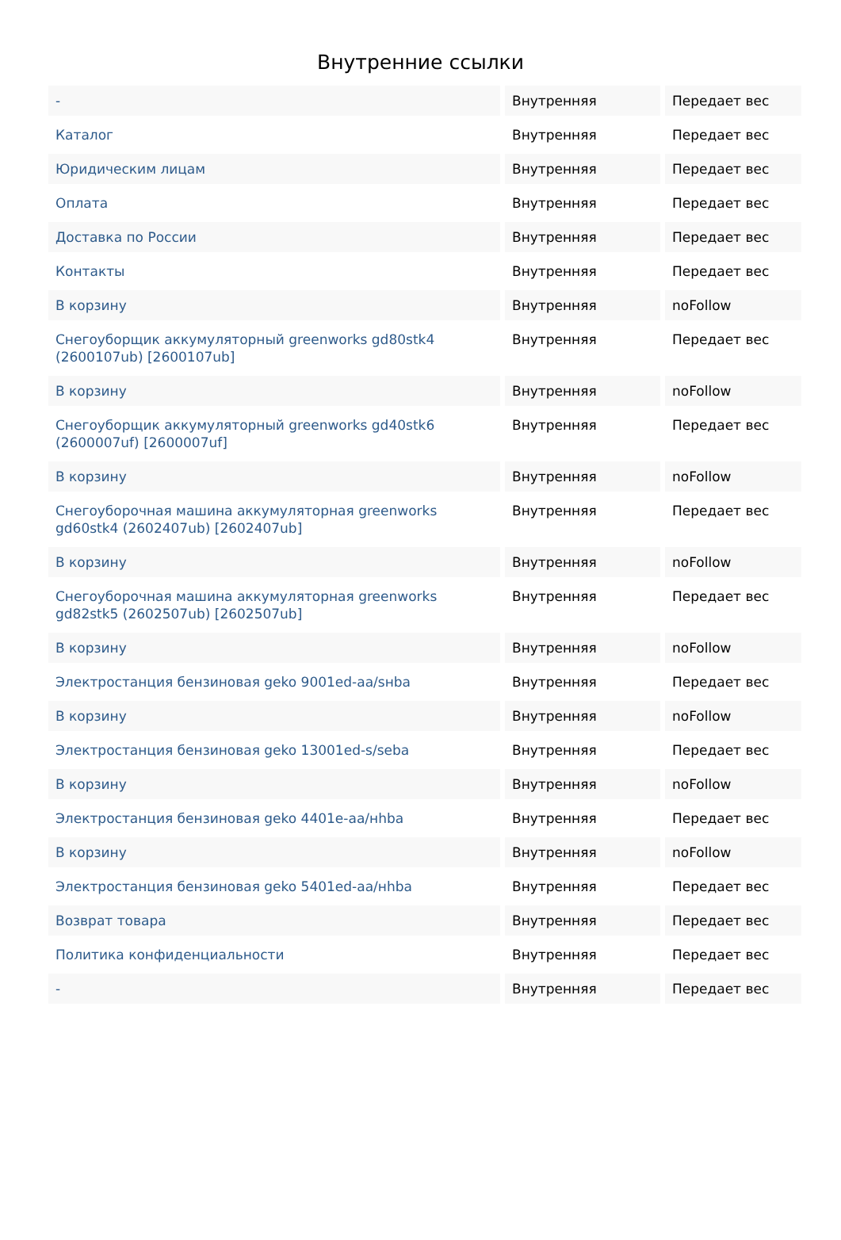Внутренние ссылки
| - | Внутренняя | Передает вес |
| Каталог | Внутренняя | Передает вес |
| Юридическим лицам | Внутренняя | Передает вес |
| Оплата | Внутренняя | Передает вес |
| Доставка по России | Внутренняя | Передает вес |
| Контакты | Внутренняя | Передает вес |
| В корзину | Внутренняя | noFollow |
| Снегоуборщик аккумуляторный greenworks gd80stk4 (2600107ub) [2600107ub] | Внутренняя | Передает вес |
| В корзину | Внутренняя | noFollow |
| Снегоуборщик аккумуляторный greenworks gd40stk6 (2600007uf) [2600007uf] | Внутренняя | Передает вес |
| В корзину | Внутренняя | noFollow |
| Снегоуборочная машина аккумуляторная greenworks gd60stk4 (2602407ub) [2602407ub] | Внутренняя | Передает вес |
| В корзину | Внутренняя | noFollow |
| Снегоуборочная машина аккумуляторная greenworks gd82stk5 (2602507ub) [2602507ub] | Внутренняя | Передает вес |
| В корзину | Внутренняя | noFollow |
| Электростанция бензиновая geko 9001ed-aa/sнba | Внутренняя | Передает вес |
| В корзину | Внутренняя | noFollow |
| Электростанция бензиновая geko 13001ed-s/seba | Внутренняя | Передает вес |
| В корзину | Внутренняя | noFollow |
| Электростанция бензиновая geko 4401e-aa/нhba | Внутренняя | Передает вес |
| В корзину | Внутренняя | noFollow |
| Электростанция бензиновая geko 5401ed-aa/нhba | Внутренняя | Передает вес |
| Возврат товара | Внутренняя | Передает вес |
| Политика конфиденциальности | Внутренняя | Передает вес |
| - | Внутренняя | Передает вес |